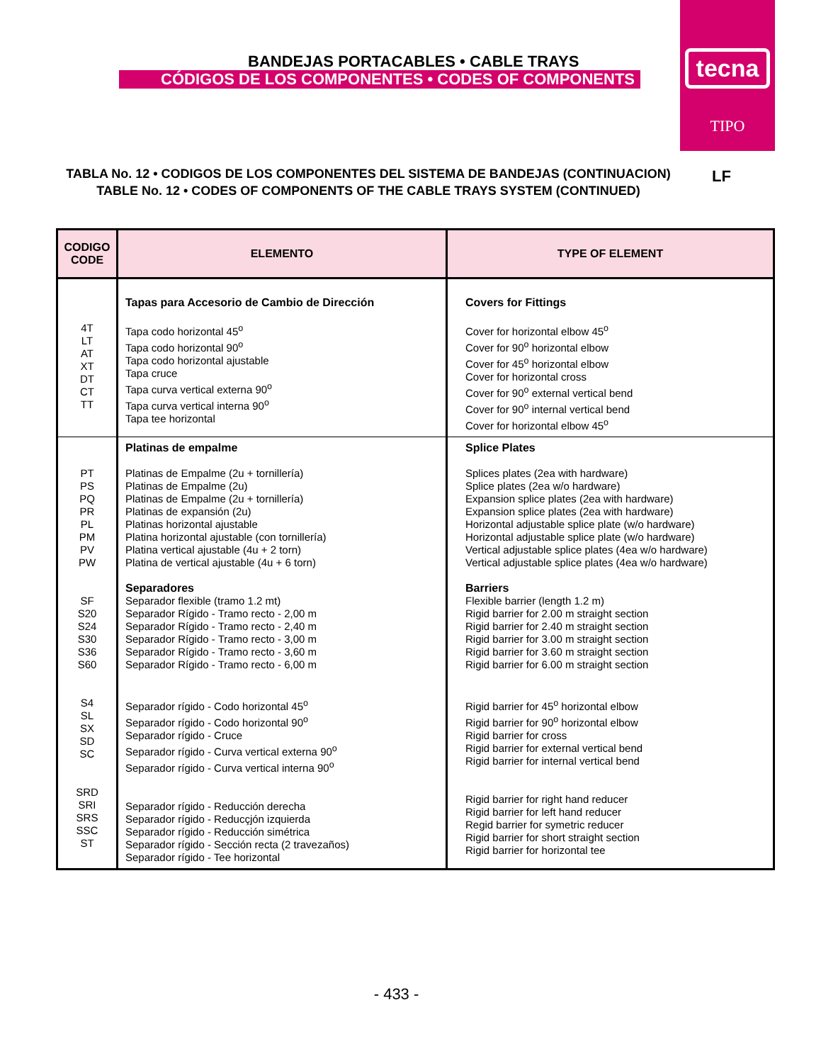BANDEJAS PORTACABLES • CABLE TRAYS
CÓDIGOS DE LOS COMPONENTES • CODES OF COMPONENTS
tecna
TIPO
TABLA No. 12 • CODIGOS DE LOS COMPONENTES DEL SISTEMA DE BANDEJAS (CONTINUACION)
TABLE No. 12 • CODES OF COMPONENTS OF THE CABLE TRAYS SYSTEM (CONTINUED)
LF
| CODIGO CODE | ELEMENTO | TYPE OF ELEMENT |
| --- | --- | --- |
| 4T LT AT XT DT CT TT | Tapas para Accesorio de Cambio de Dirección Tapa codo horizontal 45<sup>o</sup> Tapa codo horizontal 90<sup>o</sup> Tapa codo horizontal ajustable Tapa cruce Tapa curva vertical externa 90<sup>o</sup> Tapa curva vertical interna 90<sup>o</sup> Tapa tee horizontal | Covers for Fittings Cover for horizontal elbow 45<sup>o</sup> Cover for 90<sup>o</sup> horizontal elbow Cover for 45<sup>o</sup> horizontal elbow Cover for horizontal cross Cover for 90<sup>o</sup> external vertical bend Cover for 90<sup>o</sup> internal vertical bend Cover for horizontal elbow 45<sup>o</sup> |
| PT PS PQ PR PL PM PV PW SF S20 S24 S30 S36 S60 S4 SL SX SD SC SRD SRI SRS SSC ST | Platinas de empalme Platinas de Empalme (2u + tornillería) Platinas de Empalme (2u) Platinas de Empalme (2u + tornillería) Platinas de expansión (2u) Platinas horizontal ajustable Platina horizontal ajustable (con tornillería) Platina vertical ajustable (4u + 2 torn) Platina de vertical ajustable (4u + 6 torn) Separadores Separador flexible (tramo 1.2 mt) Separador Rígido - Tramo recto - 2,00 m Separador Rígido - Tramo recto - 2,40 m Separador Rígido - Tramo recto - 3,00 m Separador Rígido - Tramo recto - 3,60 m Separador Rígido - Tramo recto - 6,00 m Separador rígido - Codo horizontal 45<sup>o</sup> Separador rígido - Codo horizontal 90<sup>o</sup> Separador rígido - Cruce Separador rígido - Curva vertical externa 90<sup>o</sup> Separador rígido - Curva vertical interna 90<sup>o</sup> Separador rígido - Reducción derecha Separador rígido - Reducçjón izquierda Separador rígido - Reducción simétrica Separador rígido - Sección recta (2 travezaños) Separador rígido - Tee horizontal | Splice Plates Splices plates (2ea with hardware) Splice plates (2ea w/o hardware) Expansion splice plates (2ea with hardware) Expansion splice plates (2ea with hardware) Horizontal adjustable splice plate (w/o hardware) Horizontal adjustable splice plate (w/o hardware) Vertical adjustable splice plates (4ea w/o hardware) Vertical adjustable splice plates (4ea w/o hardware) Barriers Flexible barrier (length 1.2 m) Rigid barrier for 2.00 m straight section Rigid barrier for 2.40 m straight section Rigid barrier for 3.00 m straight section Rigid barrier for 3.60 m straight section Rigid barrier for 6.00 m straight section Rigid barrier for 45<sup>o</sup> horizontal elbow Rigid barrier for 90<sup>o</sup> horizontal elbow Rigid barrier for cross Rigid barrier for external vertical bend Rigid barrier for internal vertical bend Rigid barrier for right hand reducer Rigid barrier for left hand reducer Regid barrier for symetric reducer Rigid barrier for short straight section Rigid barrier for horizontal tee |
- 433 -